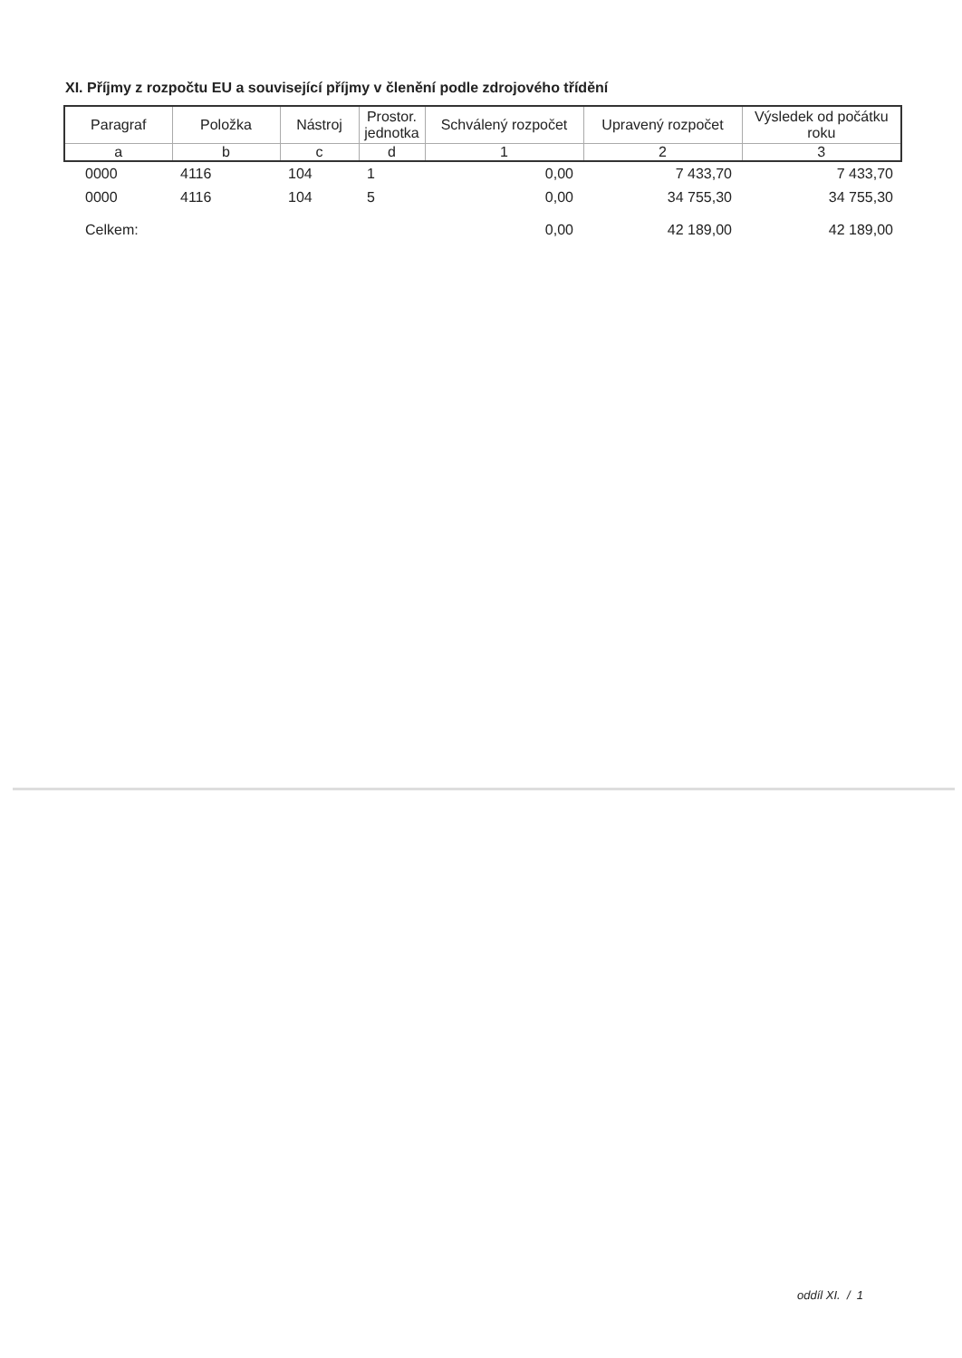XI. Příjmy z rozpočtu EU a související příjmy v členění podle zdrojového třídění
| Paragraf | Položka | Nástroj | Prostor. jednotka | Schválený rozpočet | Upravený rozpočet | Výsledek od počátku roku |
| --- | --- | --- | --- | --- | --- | --- |
| a | b | c | d | 1 | 2 | 3 |
| 0000 | 4116 | 104 | 1 | 0,00 | 7 433,70 | 7 433,70 |
| 0000 | 4116 | 104 | 5 | 0,00 | 34 755,30 | 34 755,30 |
| Celkem: | | | | 0,00 | 42 189,00 | 42 189,00 |
oddíl XI. / 1